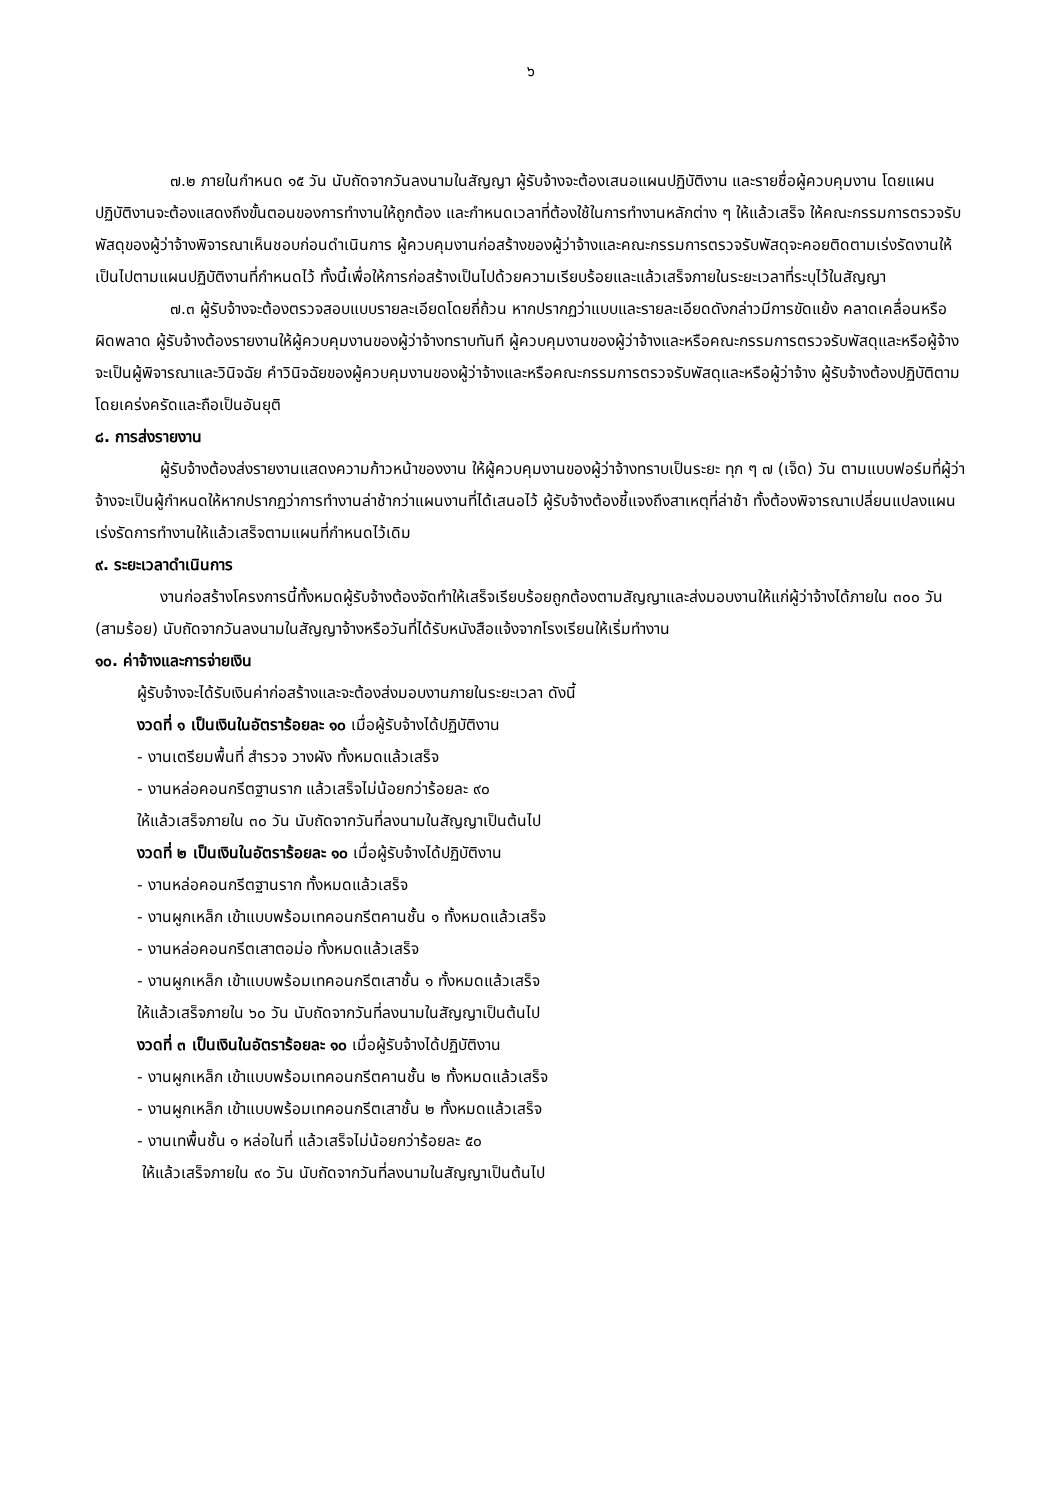๖
๗.๒ ภายในกำหนด ๑๕ วัน นับถัดจากวันลงนามในสัญญา ผู้รับจ้างจะต้องเสนอแผนปฏิบัติงาน และรายชื่อผู้ควบคุมงาน โดยแผนปฏิบัติงานจะต้องแสดงถึงขั้นตอนของการทำงานให้ถูกต้อง และกำหนดเวลาที่ต้องใช้ในการทำงานหลักต่าง ๆ ให้แล้วเสร็จ ให้คณะกรรมการตรวจรับพัสดุของผู้ว่าจ้างพิจารณาเห็นชอบก่อนดำเนินการ ผู้ควบคุมงานก่อสร้างของผู้ว่าจ้างและคณะกรรมการตรวจรับพัสดุจะคอยติดตามเร่งรัดงานให้เป็นไปตามแผนปฏิบัติงานที่กำหนดไว้ ทั้งนี้เพื่อให้การก่อสร้างเป็นไปด้วยความเรียบร้อยและแล้วเสร็จภายในระยะเวลาที่ระบุไว้ในสัญญา
๗.๓ ผู้รับจ้างจะต้องตรวจสอบแบบรายละเอียดโดยถี่ถ้วน หากปรากฏว่าแบบและรายละเอียดดังกล่าวมีการขัดแย้ง คลาดเคลื่อนหรือผิดพลาด ผู้รับจ้างต้องรายงานให้ผู้ควบคุมงานของผู้ว่าจ้างทราบทันที ผู้ควบคุมงานของผู้ว่าจ้างและหรือคณะกรรมการตรวจรับพัสดุและหรือผู้จ้างจะเป็นผู้พิจารณาและวินิจฉัย คำวินิจฉัยของผู้ควบคุมงานของผู้ว่าจ้างและหรือคณะกรรมการตรวจรับพัสดุและหรือผู้ว่าจ้าง ผู้รับจ้างต้องปฏิบัติตามโดยเคร่งครัดและถือเป็นอันยุติ
๘. การส่งรายงาน
ผู้รับจ้างต้องส่งรายงานแสดงความก้าวหน้าของงาน ให้ผู้ควบคุมงานของผู้ว่าจ้างทราบเป็นระยะ ทุก ๆ ๗ (เจ็ด) วัน ตามแบบฟอร์มที่ผู้ว่าจ้างจะเป็นผู้กำหนดให้หากปรากฏว่าการทำงานล่าช้ากว่าแผนงานที่ได้เสนอไว้ ผู้รับจ้างต้องชี้แจงถึงสาเหตุที่ล่าช้า ทั้งต้องพิจารณาเปลี่ยนแปลงแผนเร่งรัดการทำงานให้แล้วเสร็จตามแผนที่กำหนดไว้เดิม
๙. ระยะเวลาดำเนินการ
งานก่อสร้างโครงการนี้ทั้งหมดผู้รับจ้างต้องจัดทำให้เสร็จเรียบร้อยถูกต้องตามสัญญาและส่งมอบงานให้แก่ผู้ว่าจ้างได้ภายใน ๓๐๐ วัน (สามร้อย) นับถัดจากวันลงนามในสัญญาจ้างหรือวันที่ได้รับหนังสือแจ้งจากโรงเรียนให้เริ่มทำงาน
๑๐. ค่าจ้างและการจ่ายเงิน
ผู้รับจ้างจะได้รับเงินค่าก่อสร้างและจะต้องส่งมอบงานภายในระยะเวลา ดังนี้
งวดที่ ๑ เป็นเงินในอัตราร้อยละ ๑๐ เมื่อผู้รับจ้างได้ปฏิบัติงาน
- งานเตรียมพื้นที่ สำรวจ วางผัง ทั้งหมดแล้วเสร็จ
- งานหล่อคอนกรีตฐานราก แล้วเสร็จไม่น้อยกว่าร้อยละ ๙๐
ให้แล้วเสร็จภายใน ๓๐ วัน นับถัดจากวันที่ลงนามในสัญญาเป็นต้นไป
งวดที่ ๒ เป็นเงินในอัตราร้อยละ ๑๐ เมื่อผู้รับจ้างได้ปฏิบัติงาน
- งานหล่อคอนกรีตฐานราก ทั้งหมดแล้วเสร็จ
- งานผูกเหล็ก เข้าแบบพร้อมเทคอนกรีตคานชั้น ๑ ทั้งหมดแล้วเสร็จ
- งานหล่อคอนกรีตเสาตอม่อ ทั้งหมดแล้วเสร็จ
- งานผูกเหล็ก เข้าแบบพร้อมเทคอนกรีตเสาชั้น ๑ ทั้งหมดแล้วเสร็จ
ให้แล้วเสร็จภายใน ๖๐ วัน นับถัดจากวันที่ลงนามในสัญญาเป็นต้นไป
งวดที่ ๓ เป็นเงินในอัตราร้อยละ ๑๐ เมื่อผู้รับจ้างได้ปฏิบัติงาน
- งานผูกเหล็ก เข้าแบบพร้อมเทคอนกรีตคานชั้น ๒ ทั้งหมดแล้วเสร็จ
- งานผูกเหล็ก เข้าแบบพร้อมเทคอนกรีตเสาชั้น ๒ ทั้งหมดแล้วเสร็จ
- งานเทพื้นชั้น ๑ หล่อในที่ แล้วเสร็จไม่น้อยกว่าร้อยละ ๕๐
ให้แล้วเสร็จภายใน ๙๐ วัน นับถัดจากวันที่ลงนามในสัญญาเป็นต้นไป